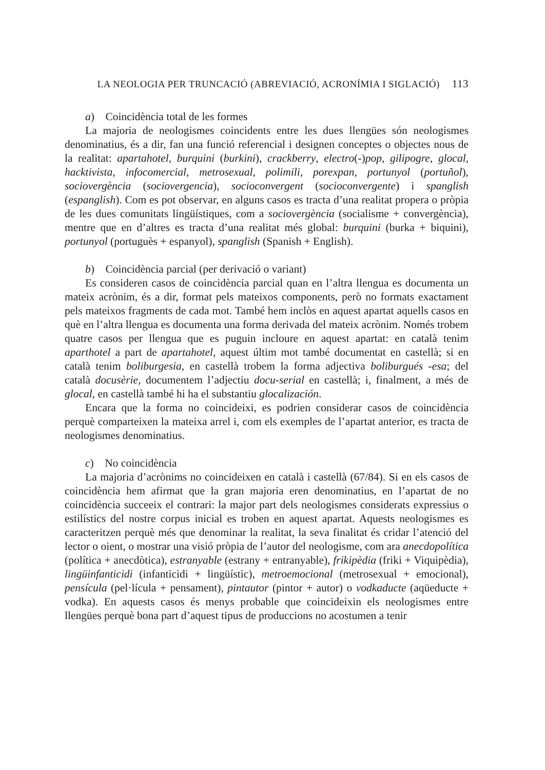LA NEOLOGIA PER TRUNCACIÓ (ABREVIACIÓ, ACRONÍMIA I SIGLACIÓ) 113
a) Coincidència total de les formes
La majoria de neologismes coincidents entre les dues llengües són neologismes denominatius, és a dir, fan una funció referencial i designen conceptes o objectes nous de la realitat: apartahotel, burquini (burkini), crackberry, electro(-)pop, gilipogre, glocal, hacktivista, infocomercial, metrosexual, polimili, porexpan, portunyol (portuñol), sociovergència (sociovergencia), socioconvergent (socioconvergente) i spanglish (espanglish). Com es pot observar, en alguns casos es tracta d’una realitat propera o pròpia de les dues comunitats lingüístiques, com a sociovergència (socialisme + convergència), mentre que en d’altres es tracta d’una realitat més global: burquini (burka + biquini), portunyol (portuguès + espanyol), spanglish (Spanish + English).
b) Coincidència parcial (per derivació o variant)
Es consideren casos de coincidència parcial quan en l’altra llengua es documenta un mateix acrònim, és a dir, format pels mateixos components, però no formats exactament pels mateixos fragments de cada mot. També hem inclòs en aquest apartat aquells casos en què en l’altra llengua es documenta una forma derivada del mateix acrònim. Només trobem quatre casos per llengua que es puguin incloure en aquest apartat: en català tenim aparthotel a part de apartahotel, aquest últim mot també documentat en castellà; si en català tenim boliburgesia, en castellà trobem la forma adjectiva boliburgués -esa; del català docusèrie, documentem l’adjectiu docu-serial en castellà; i, finalment, a més de glocal, en castellà també hi ha el substantiu glocalización.
Encara que la forma no coincideixi, es podrien considerar casos de coincidència perquè comparteixen la mateixa arrel i, com els exemples de l’apartat anterior, es tracta de neologismes denominatius.
c) No coincidència
La majoria d’acrònims no coincideixen en català i castellà (67/84). Si en els casos de coincidència hem afirmat que la gran majoria eren denominatius, en l’apartat de no coincidència succeeix el contrari: la major part dels neologismes considerats expressius o estilístics del nostre corpus inicial es troben en aquest apartat. Aquests neologismes es caracteritzen perquè més que denominar la realitat, la seva finalitat és cridar l’atenció del lector o oient, o mostrar una visió pròpia de l’autor del neologisme, com ara anecdopolítica (política + anecdòtica), estranyable (estrany + entranyable), frikipèdia (friki + Viquipèdia), lingüinfanticidi (infanticidi + lingüístic), metroemocional (metrosexual + emocional), pensícula (pel·lícula + pensament), pintautor (pintor + autor) o vodkaducte (aqüeducte + vodka). En aquests casos és menys probable que coincideixin els neologismes entre llengües perquè bona part d’aquest tipus de produccions no acostumen a tenir